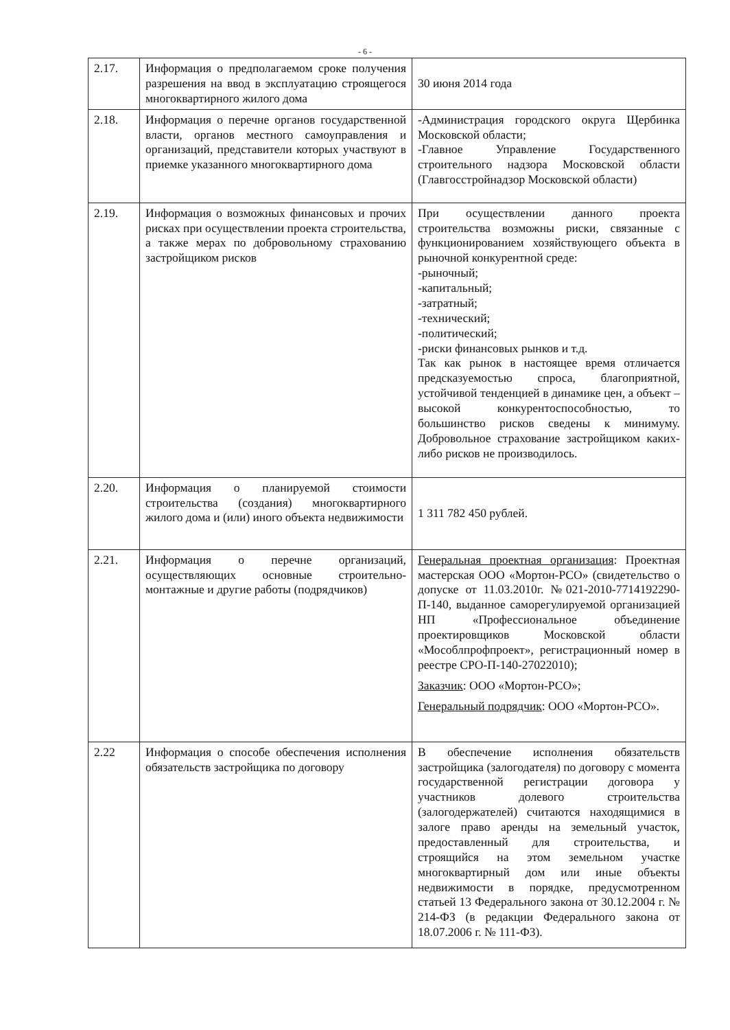- 6 -
| 2.17. | Информация о предполагаемом сроке получения разрешения на ввод в эксплуатацию строящегося многоквартирного жилого дома | 30 июня 2014 года |
| 2.18. | Информация о перечне органов государственной власти, органов местного самоуправления и организаций, представители которых участвуют в приемке указанного многоквартирного дома | -Администрация городского округа Щербинка Московской области; -Главное Управление Государственного строительного надзора Московской области (Главгосстройнадзор Московской области) |
| 2.19. | Информация о возможных финансовых и прочих рисках при осуществлении проекта строительства, а также мерах по добровольному страхованию застройщиком рисков | При осуществлении данного проекта строительства возможны риски, связанные с функционированием хозяйствующего объекта в рыночной конкурентной среде: -рыночный; -капитальный; -затратный; -технический; -политический; -риски финансовых рынков и т.д. Так как рынок в настоящее время отличается предсказуемостью спроса, благоприятной, устойчивой тенденцией в динамике цен, а объект – высокой конкурентоспособностью, то большинство рисков сведены к минимуму. Добровольное страхование застройщиком каких-либо рисков не производилось. |
| 2.20. | Информация о планируемой стоимости строительства (создания) многоквартирного жилого дома и (или) иного объекта недвижимости | 1 311 782 450 рублей. |
| 2.21. | Информация о перечне организаций, осуществляющих основные строительно-монтажные и другие работы (подрядчиков) | Генеральная проектная организация : Проектная мастерская ООО «Мортон-РСО» (свидетельство о допуске от 11.03.2010г. №021-2010-7714192290-П-140, выданное саморегулируемой организацией НП «Профессиональное объединение проектировщиков Московской области «Мособлпрофпроект», регистрационный номер в реестре СРО-П-140-27022010); Заказчик : ООО «Мортон-РСО»; Генеральный подрядчик : ООО «Мортон-РСО». |
| 2.22 | Информация о способе обеспечения исполнения обязательств застройщика по договору | В обеспечение исполнения обязательств застройщика (залогодателя) по договору с момента государственной регистрации договора у участников долевого строительства (залогодержателей) считаются находящимися в залоге право аренды на земельный участок, предоставленный для строительства, и строящийся на этом земельном участке многоквартирный дом или иные объекты недвижимости в порядке, предусмотренном статьей 13 Федерального закона от 30.12.2004 г. № 214-ФЗ (в редакции Федерального закона от 18.07.2006 г. № 111-ФЗ). |